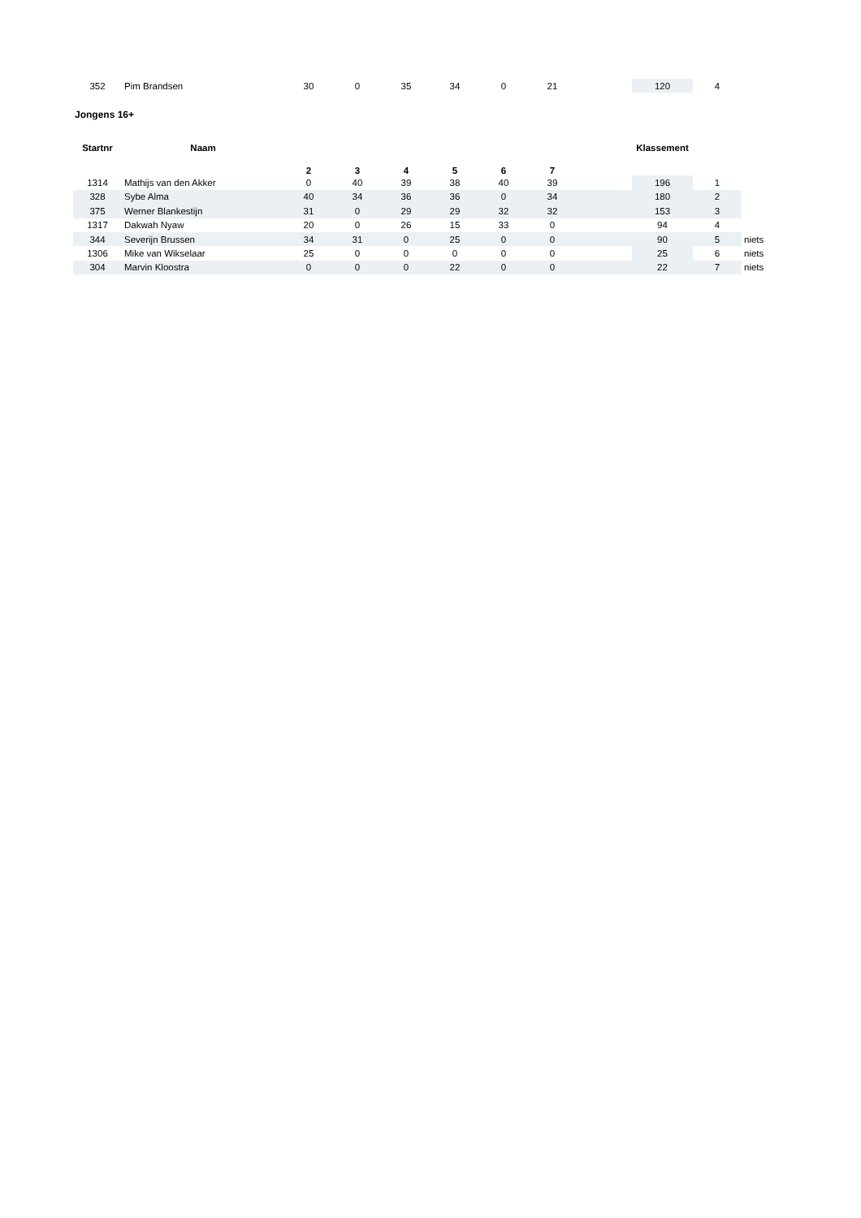| 352 | Pim Brandsen | 30 | 0 | 35 | 34 | 0 | 21 | | 120 | 4 | |
Jongens 16+
| Startnr | Naam | 2 | 3 | 4 | 5 | 6 | 7 | | Klassement | | |
| --- | --- | --- | --- | --- | --- | --- | --- | --- | --- | --- | --- |
| 1314 | Mathijs van den Akker | 0 | 40 | 39 | 38 | 40 | 39 | | 196 | 1 | |
| 328 | Sybe Alma | 40 | 34 | 36 | 36 | 0 | 34 | | 180 | 2 | |
| 375 | Werner Blankestijn | 31 | 0 | 29 | 29 | 32 | 32 | | 153 | 3 | |
| 1317 | Dakwah Nyaw | 20 | 0 | 26 | 15 | 33 | 0 | | 94 | 4 | |
| 344 | Severijn Brussen | 34 | 31 | 0 | 25 | 0 | 0 | | 90 | 5 | niets |
| 1306 | Mike van Wikselaar | 25 | 0 | 0 | 0 | 0 | 0 | | 25 | 6 | niets |
| 304 | Marvin Kloostra | 0 | 0 | 0 | 22 | 0 | 0 | | 22 | 7 | niets |